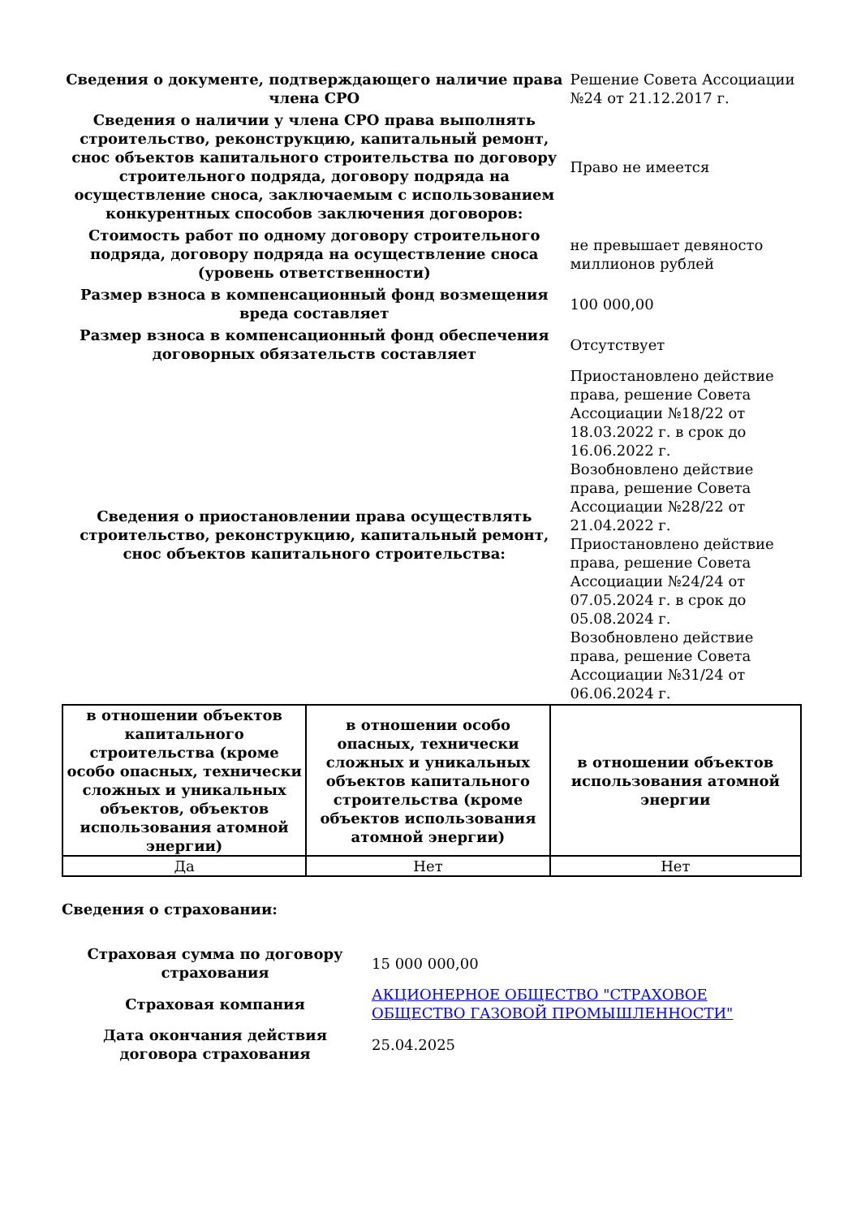| Сведения о документе, подтверждающего наличие права члена СРО | Решение Совета Ассоциации №24 от 21.12.2017 г. |
| Сведения о наличии у члена СРО права выполнять строительство, реконструкцию, капитальный ремонт, снос объектов капитального строительства по договору строительного подряда, договору подряда на осуществление сноса, заключаемым с использованием конкурентных способов заключения договоров: | Право не имеется |
| Стоимость работ по одному договору строительного подряда, договору подряда на осуществление сноса (уровень ответственности) | не превышает девяносто миллионов рублей |
| Размер взноса в компенсационный фонд возмещения вреда составляет | 100 000,00 |
| Размер взноса в компенсационный фонд обеспечения договорных обязательств составляет | Отсутствует |
| Сведения о приостановлении права осуществлять строительство, реконструкцию, капитальный ремонт, снос объектов капитального строительства: | Приостановлено действие права, решение Совета Ассоциации №18/22 от 18.03.2022 г. в срок до 16.06.2022 г. Возобновлено действие права, решение Совета Ассоциации №28/22 от 21.04.2022 г. Приостановлено действие права, решение Совета Ассоциации №24/24 от 07.05.2024 г. в срок до 05.08.2024 г. Возобновлено действие права, решение Совета Ассоциации №31/24 от 06.06.2024 г. |
| в отношении объектов капитального строительства (кроме особо опасных, технически сложных и уникальных объектов, объектов использования атомной энергии) | в отношении особо опасных, технически сложных и уникальных объектов капитального строительства (кроме объектов использования атомной энергии) | в отношении объектов использования атомной энергии |
| --- | --- | --- |
| Да | Нет | Нет |
Сведения о страховании:
| Страховая сумма по договору страхования | 15 000 000,00 |
| Страховая компания | АКЦИОНЕРНОЕ ОБЩЕСТВО "СТРАХОВОЕ ОБЩЕСТВО ГАЗОВОЙ ПРОМЫШЛЕННОСТИ" |
| Дата окончания действия договора страхования | 25.04.2025 |